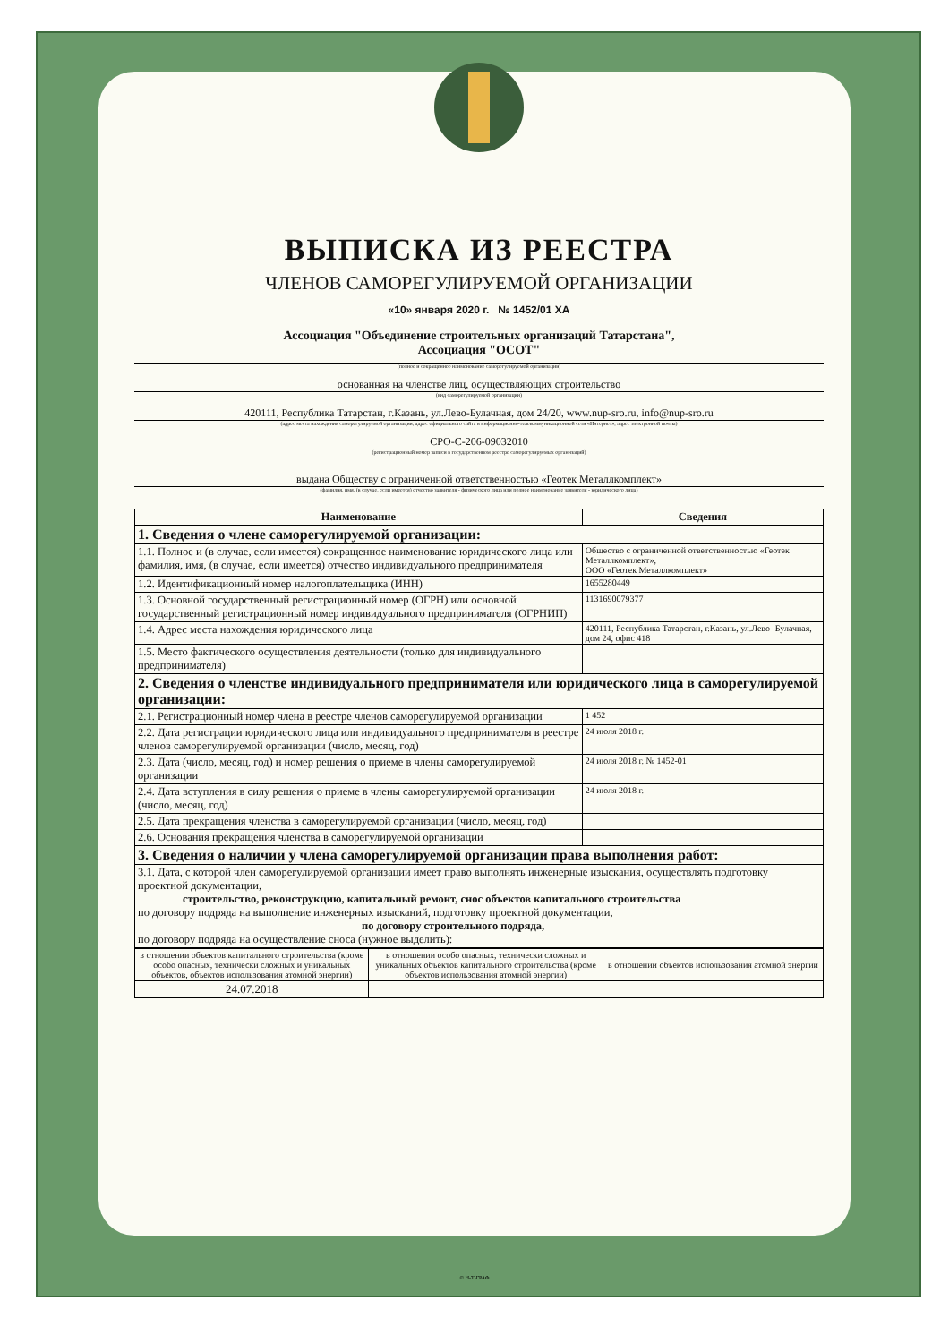ВЫПИСКА ИЗ РЕЕСТРА
ЧЛЕНОВ САМОРЕГУЛИРУЕМОЙ ОРГАНИЗАЦИИ
«10» января 2020 г. № 1452/01 ХА
Ассоциация "Объединение строительных организаций Татарстана",
Ассоциация "ОСОТ"
(полное и сокращенное наименование саморегулируемой организации)
основанная на членстве лиц, осуществляющих строительство
(вид саморегулируемой организации)
420111, Республика Татарстан, г.Казань, ул.Лево-Булачная, дом 24/20, www.nup-sro.ru, info@nup-sro.ru
(адрес места нахождения саморегулируемой организации, адрес официального сайта в информационно-телекоммуникационной сети «Интернет», адрес электронной почты)
СРО-С-206-09032010
(регистрационный номер записи в государственном реестре саморегулируемых организаций)
выдана Обществу с ограниченной ответственностью «Геотек Металлкомплект»
(фамилия, имя, (в случае, если имеется) отчество заявителя - физического лица или полное наименование заявителя - юридического лица)
| Наименование | Сведения |
| --- | --- |
| 1. Сведения о члене саморегулируемой организации: | |
| 1.1. Полное и (в случае, если имеется) сокращенное наименование юридического лица или фамилия, имя, (в случае, если имеется) отчество индивидуального предпринимателя | Общество с ограниченной ответственностью «Геотек Металлкомплект», ООО «Геотек Металлкомплект» |
| 1.2. Идентификационный номер налогоплательщика (ИНН) | 1655280449 |
| 1.3. Основной государственный регистрационный номер (ОГРН) или основной государственный регистрационный номер индивидуального предпринимателя (ОГРНИП) | 1131690079377 |
| 1.4. Адрес места нахождения юридического лица | 420111, Республика Татарстан, г.Казань, ул.Лево- Булачная, дом 24, офис 418 |
| 1.5. Место фактического осуществления деятельности (только для индивидуального предпринимателя) | |
| 2. Сведения о членстве индивидуального предпринимателя или юридического лица в саморегулируемой организации: | |
| 2.1. Регистрационный номер члена в реестре членов саморегулируемой организации | 1 452 |
| 2.2. Дата регистрации юридического лица или индивидуального предпринимателя в реестре членов саморегулируемой организации (число, месяц, год) | 24 июля 2018 г. |
| 2.3. Дата (число, месяц, год) и номер решения о приеме в члены саморегулируемой организации | 24 июля 2018 г. № 1452-01 |
| 2.4. Дата вступления в силу решения о приеме в члены саморегулируемой организации (число, месяц, год) | 24 июля 2018 г. |
| 2.5. Дата прекращения членства в саморегулируемой организации (число, месяц, год) | |
| 2.6. Основания прекращения членства в саморегулируемой организации | |
| 3. Сведения о наличии у члена саморегулируемой организации права выполнения работ: | |
| 3.1. Дата, с которой член саморегулируемой организации имеет право выполнять инженерные изыскания, осуществлять подготовку проектной документации, строительство, реконструкцию, капитальный ремонт, снос объектов капитального строительства по договору подряда на выполнение инженерных изысканий, подготовку проектной документации, по договору строительного подряда, по договору подряда на осуществление сноса (нужное выделить): | |
| в отношении объектов капитального строительства (кроме особо опасных, технически сложных и уникальных объектов, объектов использования атомной энергии) | в отношении особо опасных, технически сложных и уникальных объектов капитального строительства (кроме объектов использования атомной энергии) | в отношении объектов использования атомной энергии |
| 24.07.2018 | - | - |
© Н-Т-ГРАФ